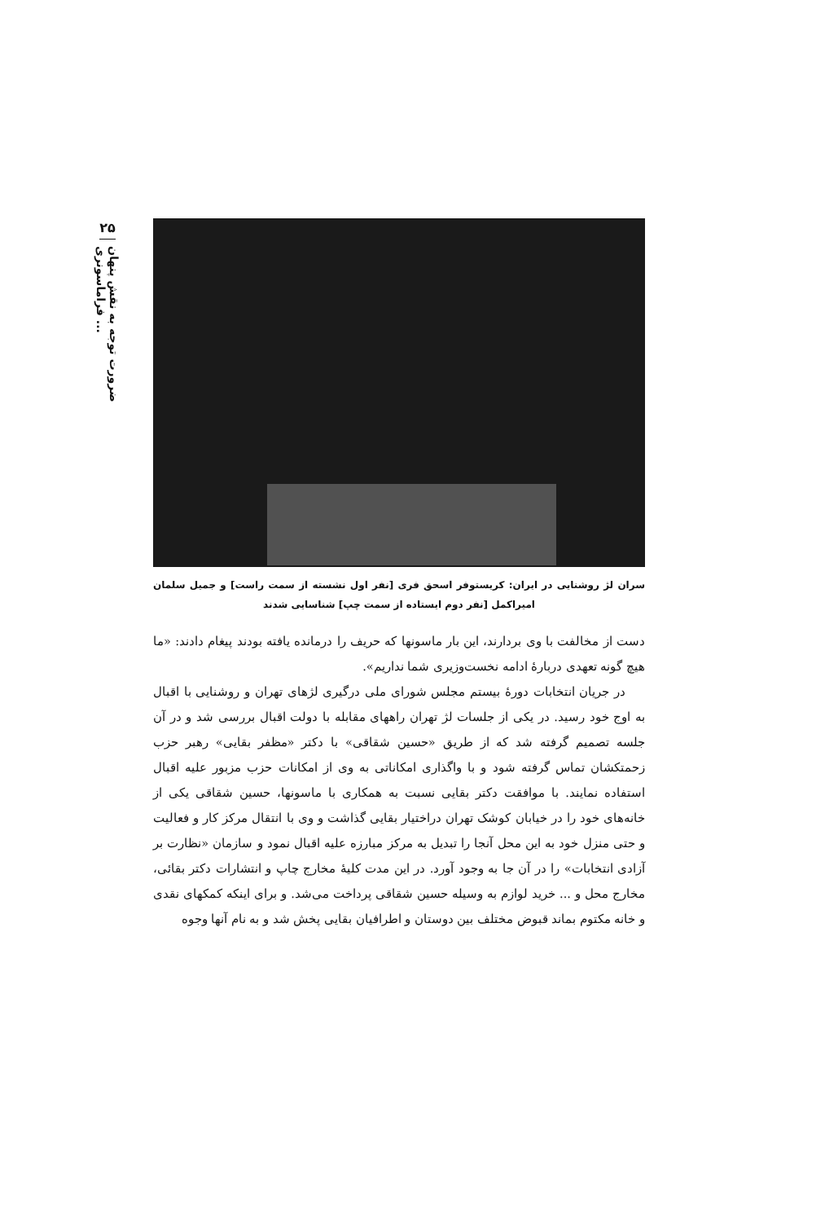۲۵
ضرورت توجه به نقش پنهان فراماسونری ...
سران لژ روشنایی در ایران: کریستوفر اسحق فری [نفر اول نشسته از سمت راست] و جمیل سلمان امیراکمل [نفر دوم ایستاده از سمت چپ] شناسایی شدند
دست از مخالفت با وی بردارند، این بار ماسونها که حریف را درمانده یافته بودند پیغام دادند: «ما هیچ گونه تعهدی دربارهٔ ادامه نخست‌وزیری شما نداریم».
در جریان انتخابات دورهٔ بیستم مجلس شورای ملی درگیری لژهای تهران و روشنایی با اقبال به اوج خود رسید. در یکی از جلسات لژ تهران راههای مقابله با دولت اقبال بررسی شد و در آن جلسه تصمیم گرفته شد که از طریق «حسین شقاقی» با دکتر «مظفر بقایی» رهبر حزب زحمتکشان تماس گرفته شود و با واگذاری امکاناتی به وی از امکانات حزب مزبور علیه اقبال استفاده نمایند. با موافقت دکتر بقایی نسبت به همکاری با ماسونها، حسین شقاقی یکی از خانه‌های خود را در خیابان کوشک تهران دراختیار بقایی گذاشت و وی با انتقال مرکز کار و فعالیت و حتی منزل خود به این محل آنجا را تبدیل به مرکز مبارزه علیه اقبال نمود و سازمان «نظارت بر آزادی انتخابات» را در آن جا به وجود آورد. در این مدت کلیهٔ مخارج چاپ و انتشارات دکتر بقائی، مخارج محل و ... خرید لوازم به وسیله حسین شقاقی پرداخت می‌شد. و برای اینکه کمکهای نقدی و خانه مکتوم بماند قبوض مختلف بین دوستان و اطرافیان بقایی پخش شد و به نام آنها وجوه